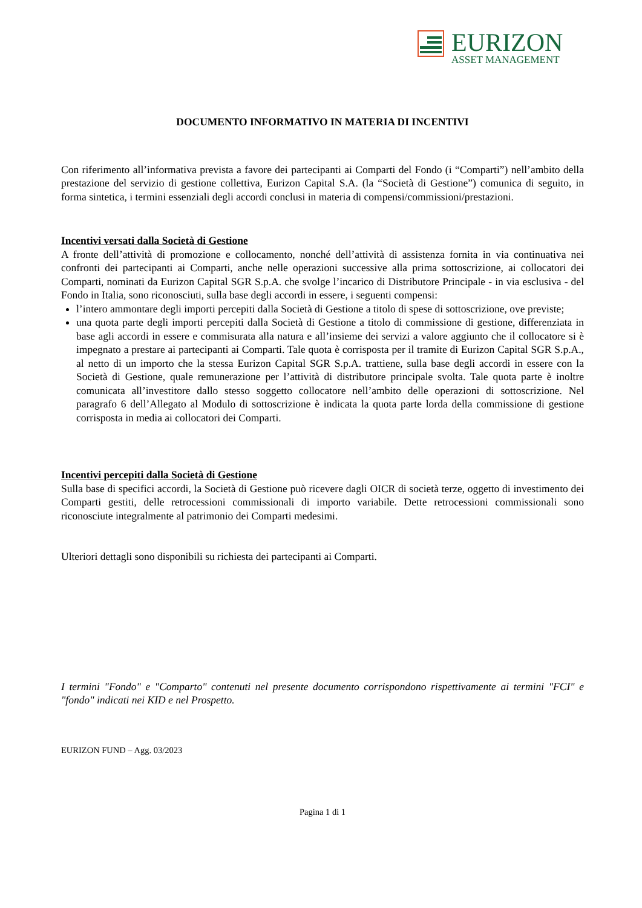EURIZON
ASSET MANAGEMENT
DOCUMENTO INFORMATIVO IN MATERIA DI INCENTIVI
Con riferimento all’informativa prevista a favore dei partecipanti ai Comparti del Fondo (i “Comparti”) nell’ambito della prestazione del servizio di gestione collettiva, Eurizon Capital S.A. (la “Società di Gestione”) comunica di seguito, in forma sintetica, i termini essenziali degli accordi conclusi in materia di compensi/commissioni/prestazioni.
Incentivi versati dalla Società di Gestione
A fronte dell’attività di promozione e collocamento, nonché dell’attività di assistenza fornita in via continuativa nei confronti dei partecipanti ai Comparti, anche nelle operazioni successive alla prima sottoscrizione, ai collocatori dei Comparti, nominati da Eurizon Capital SGR S.p.A. che svolge l’incarico di Distributore Principale - in via esclusiva - del Fondo in Italia, sono riconosciuti, sulla base degli accordi in essere, i seguenti compensi:
l’intero ammontare degli importi percepiti dalla Società di Gestione a titolo di spese di sottoscrizione, ove previste;
una quota parte degli importi percepiti dalla Società di Gestione a titolo di commissione di gestione, differenziata in base agli accordi in essere e commisurata alla natura e all’insieme dei servizi a valore aggiunto che il collocatore si è impegnato a prestare ai partecipanti ai Comparti. Tale quota è corrisposta per il tramite di Eurizon Capital SGR S.p.A., al netto di un importo che la stessa Eurizon Capital SGR S.p.A. trattiene, sulla base degli accordi in essere con la Società di Gestione, quale remunerazione per l’attività di distributore principale svolta. Tale quota parte è inoltre comunicata all’investitore dallo stesso soggetto collocatore nell’ambito delle operazioni di sottoscrizione. Nel paragrafo 6 dell’Allegato al Modulo di sottoscrizione è indicata la quota parte lorda della commissione di gestione corrisposta in media ai collocatori dei Comparti.
Incentivi percepiti dalla Società di Gestione
Sulla base di specifici accordi, la Società di Gestione può ricevere dagli OICR di società terze, oggetto di investimento dei Comparti gestiti, delle retrocessioni commissionali di importo variabile. Dette retrocessioni commissionali sono riconosciute integralmente al patrimonio dei Comparti medesimi.
Ulteriori dettagli sono disponibili su richiesta dei partecipanti ai Comparti.
I termini "Fondo" e "Comparto" contenuti nel presente documento corrispondono rispettivamente ai termini "FCI" e "fondo" indicati nei KID e nel Prospetto.
EURIZON FUND – Agg. 03/2023
Pagina 1 di 1